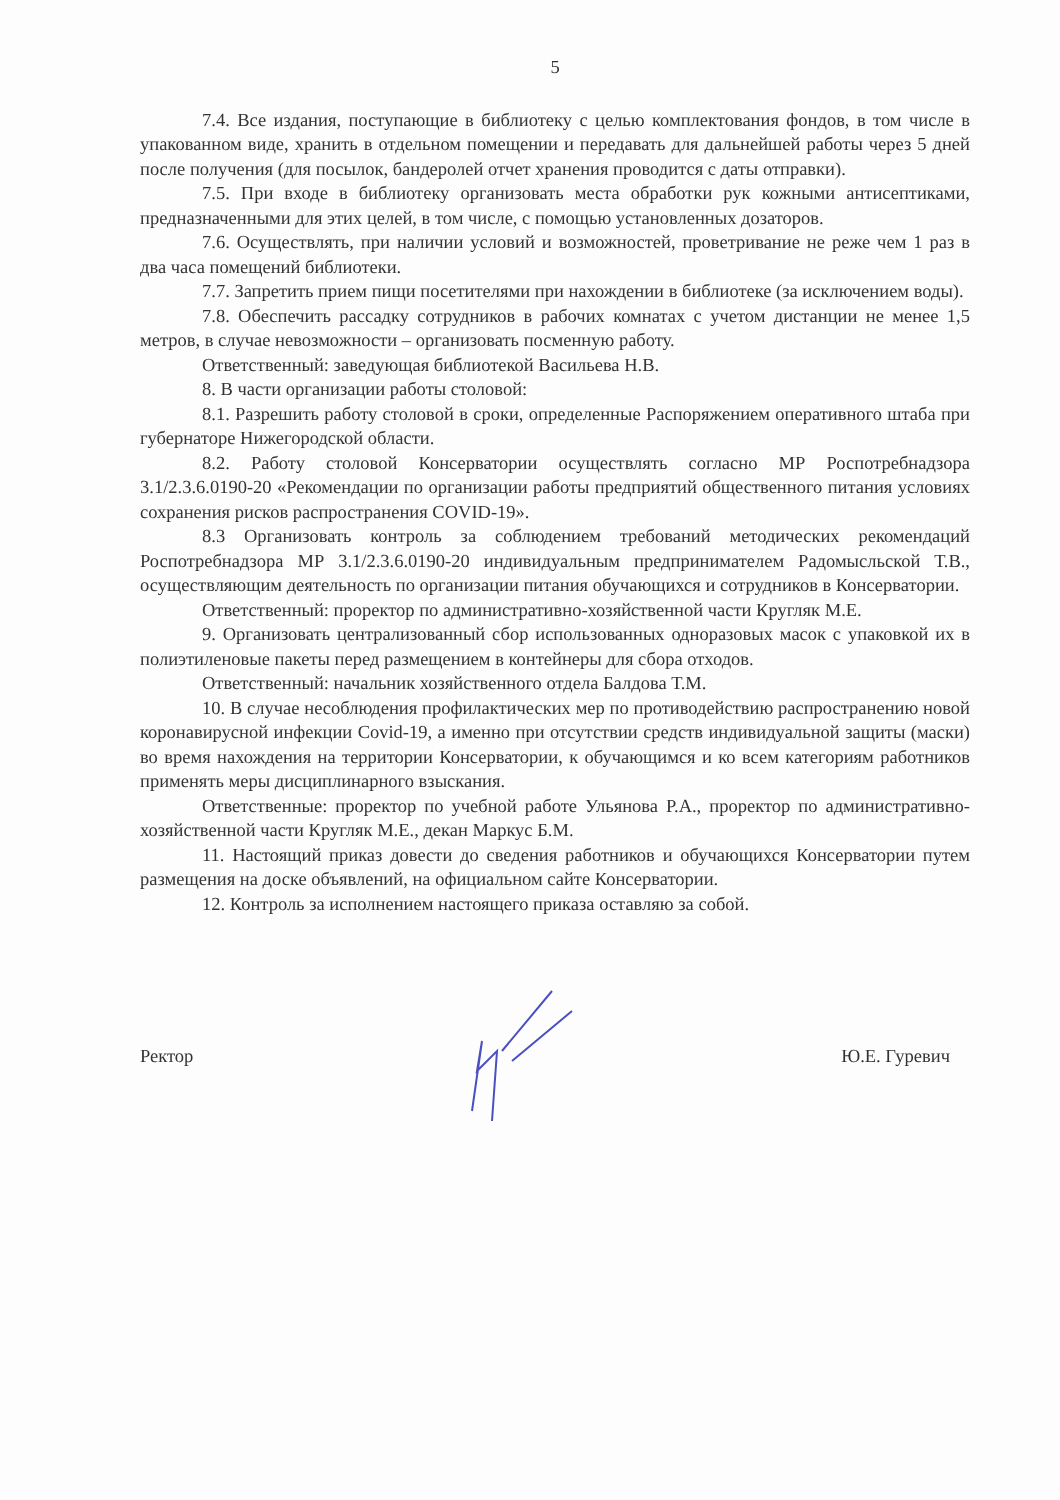5
7.4. Все издания, поступающие в библиотеку с целью комплектования фондов, в том числе в упакованном виде, хранить в отдельном помещении и передавать для дальнейшей работы через 5 дней после получения (для посылок, бандеролей отчет хранения проводится с даты отправки).
7.5. При входе в библиотеку организовать места обработки рук кожными антисептиками, предназначенными для этих целей, в том числе, с помощью установленных дозаторов.
7.6. Осуществлять, при наличии условий и возможностей, проветривание не реже чем 1 раз в два часа помещений библиотеки.
7.7. Запретить прием пищи посетителями при нахождении в библиотеке (за исключением воды).
7.8. Обеспечить рассадку сотрудников в рабочих комнатах с учетом дистанции не менее 1,5 метров, в случае невозможности – организовать посменную работу.
Ответственный: заведующая библиотекой Васильева Н.В.
8. В части организации работы столовой:
8.1. Разрешить работу столовой в сроки, определенные Распоряжением оперативного штаба при губернаторе Нижегородской области.
8.2. Работу столовой Консерватории осуществлять согласно МР Роспотребнадзора 3.1/2.3.6.0190-20 «Рекомендации по организации работы предприятий общественного питания условиях сохранения рисков распространения COVID-19».
8.3 Организовать контроль за соблюдением требований методических рекомендаций Роспотребнадзора МР 3.1/2.3.6.0190-20 индивидуальным предпринимателем Радомысльской Т.В., осуществляющим деятельность по организации питания обучающихся и сотрудников в Консерватории.
Ответственный: проректор по административно-хозяйственной части Кругляк М.Е.
9. Организовать централизованный сбор использованных одноразовых масок с упаковкой их в полиэтиленовые пакеты перед размещением в контейнеры для сбора отходов.
Ответственный: начальник хозяйственного отдела Балдова Т.М.
10. В случае несоблюдения профилактических мер по противодействию распространению новой коронавирусной инфекции Covid-19, а именно при отсутствии средств индивидуальной защиты (маски) во время нахождения на территории Консерватории, к обучающимся и ко всем категориям работников применять меры дисциплинарного взыскания.
Ответственные: проректор по учебной работе Ульянова Р.А., проректор по административно-хозяйственной части Кругляк М.Е., декан Маркус Б.М.
11. Настоящий приказ довести до сведения работников и обучающихся Консерватории путем размещения на доске объявлений, на официальном сайте Консерватории.
12. Контроль за исполнением настоящего приказа оставляю за собой.
Ректор Ю.Е. Гуревич